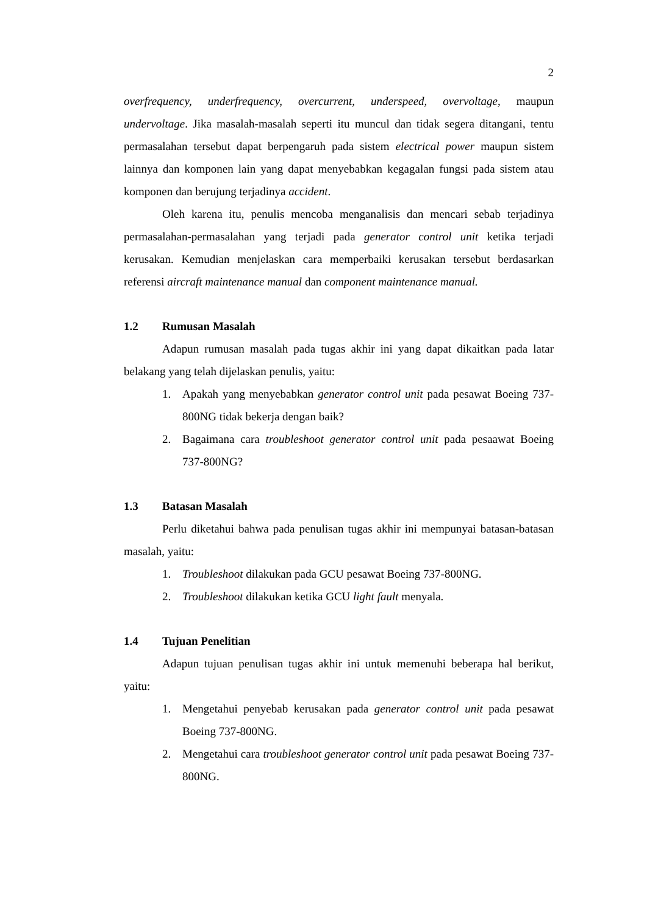2
overfrequency, underfrequency, overcurrent, underspeed, overvoltage, maupun undervoltage. Jika masalah-masalah seperti itu muncul dan tidak segera ditangani, tentu permasalahan tersebut dapat berpengaruh pada sistem electrical power maupun sistem lainnya dan komponen lain yang dapat menyebabkan kegagalan fungsi pada sistem atau komponen dan berujung terjadinya accident.
Oleh karena itu, penulis mencoba menganalisis dan mencari sebab terjadinya permasalahan-permasalahan yang terjadi pada generator control unit ketika terjadi kerusakan. Kemudian menjelaskan cara memperbaiki kerusakan tersebut berdasarkan referensi aircraft maintenance manual dan component maintenance manual.
1.2 Rumusan Masalah
Adapun rumusan masalah pada tugas akhir ini yang dapat dikaitkan pada latar belakang yang telah dijelaskan penulis, yaitu:
1. Apakah yang menyebabkan generator control unit pada pesawat Boeing 737-800NG tidak bekerja dengan baik?
2. Bagaimana cara troubleshoot generator control unit pada pesaawat Boeing 737-800NG?
1.3 Batasan Masalah
Perlu diketahui bahwa pada penulisan tugas akhir ini mempunyai batasan-batasan masalah, yaitu:
1. Troubleshoot dilakukan pada GCU pesawat Boeing 737-800NG.
2. Troubleshoot dilakukan ketika GCU light fault menyala.
1.4 Tujuan Penelitian
Adapun tujuan penulisan tugas akhir ini untuk memenuhi beberapa hal berikut, yaitu:
1. Mengetahui penyebab kerusakan pada generator control unit pada pesawat Boeing 737-800NG.
2. Mengetahui cara troubleshoot generator control unit pada pesawat Boeing 737-800NG.